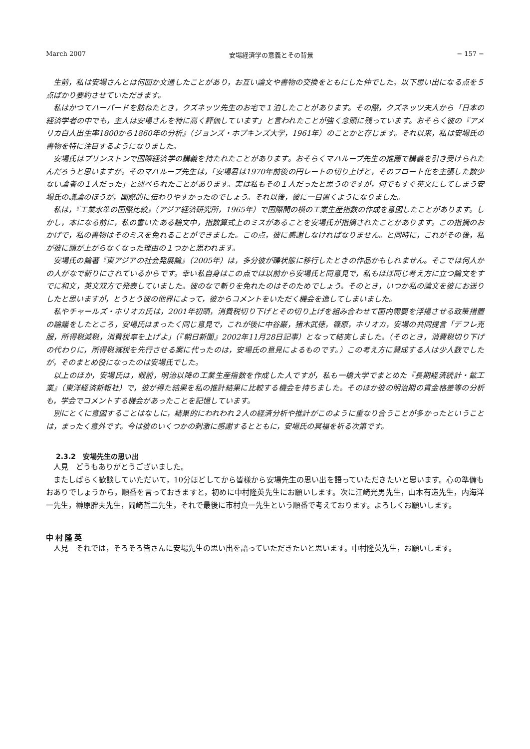March 2007 安場経済学の意義とその背景 − 157 −
生前，私は安場さんとは何回か文通したことがあり，お互い論文や書物の交換をともにした仲でした。以下思い出になる点を５点ばかり要約させていただきます。
私はかつてハーバードを訪ねたとき，クズネッツ先生のお宅で１泊したことがあります。その際，クズネッツ夫人から「日本の経済学者の中でも，主人は安場さんを特に高く評価しています」と言われたことが強く念頭に残っています。おそらく彼の『アメリカ白人出生率1800から1860年の分析』（ジョンズ・ホプキンズ大学，1961年）のことかと存じます。それ以来，私は安場氏の書物を特に注目するようになりました。
安場氏はプリンストンで国際経済学の講義を持たれたことがあります。おそらくマハループ先生の推薦で講義を引き受けられたんだろうと思いますが。そのマハループ先生は，「安場君は1970年前後の円レートの切り上げと，そのフロート化を主張した数少ない論者の１人だった」と述べられたことがあります。実は私もその１人だったと思うのですが，何でもすぐ英文にしてしまう安場氏の議論のほうが，国際的に伝わりやすかったのでしょう。それ以後，彼に一目置くようになりました。
私は，『工業水準の国際比較』（アジア経済研究所，1965年）で国際間の横の工業生産指数の作成を意図したことがあります。しかし，本になる前に，私の書いたある論文中，指数算式上のミスがあることを安場氏が指摘されたことがあります。この指摘のおかげで，私の書物はそのミスを免れることができました。この点，彼に感謝しなければなりません。と同時に，これがその後，私が彼に頭が上がらなくなった理由の１つかと思われます。
安場氏の論著『東アジアの社会発展論』（2005年）は，多分彼が躁状態に移行したときの作品かもしれません。そこでは何人かの人がなで斬りにされているからです。幸い私自身はこの点では以前から安場氏と同意見で，私もほぼ同じ考え方に立つ論文をすでに和文，英文双方で発表していました。彼のなで斬りを免れたのはそのためでしょう。そのとき，いつか私の論文を彼にお送りしたと思いますが，とうとう彼の他界によって，彼からコメントをいただく機会を逸してしまいました。
私やチャールズ・ホリオカ氏は，2001年初頭，消費税切り下げとその切り上げを組み合わせて国内需要を浮揚させる政策措置の論議をしたところ，安場氏はまったく同じ意見で，これが後に中谷巌，猪木武徳，篠原，ホリオカ，安場の共同提言「デフレ克服，所得税減税，消費税率を上げよ」（『朝日新聞』2002年11月28日記事）となって結実しました。（そのとき，消費税切り下げの代わりに，所得税減税を先行させる案に代ったのは，安場氏の意見によるものです。）この考え方に賛成する人は少人数でしたが，そのまとめ役になったのは安場氏でした。
以上のほか，安場氏は，戦前，明治以降の工業生産指数を作成した人ですが，私も一橋大学でまとめた『長期経済統計・鉱工業』（東洋経済新報社）で，彼が得た結果を私の推計結果に比較する機会を持ちました。そのほか彼の明治期の賃金格差等の分析も，学会でコメントする機会があったことを記憶しています。
別にとくに意図することはなしに，結果的にわれわれ２人の経済分析や推計がこのように重なり合うことが多かったということは，まったく意外です。今は彼のいくつかの刺激に感謝するとともに，安場氏の冥福を祈る次第です。
2.3.2　安場先生の思い出
人見　どうもありがとうございました。
またしばらく歓談していただいて，10分ほどしてから皆様から安場先生の思い出を語っていただきたいと思います。心の準備もおありでしょうから，順番を言っておきますと，初めに中村隆英先生にお願いします。次に江崎光男先生，山本有造先生，内海洋一先生，榊原胖夫先生，岡崎哲二先生，それで最後に市村真一先生という順番で考えております。よろしくお願いします。
中村隆英
人見　それでは，そろそろ皆さんに安場先生の思い出を語っていただきたいと思います。中村隆英先生，お願いします。